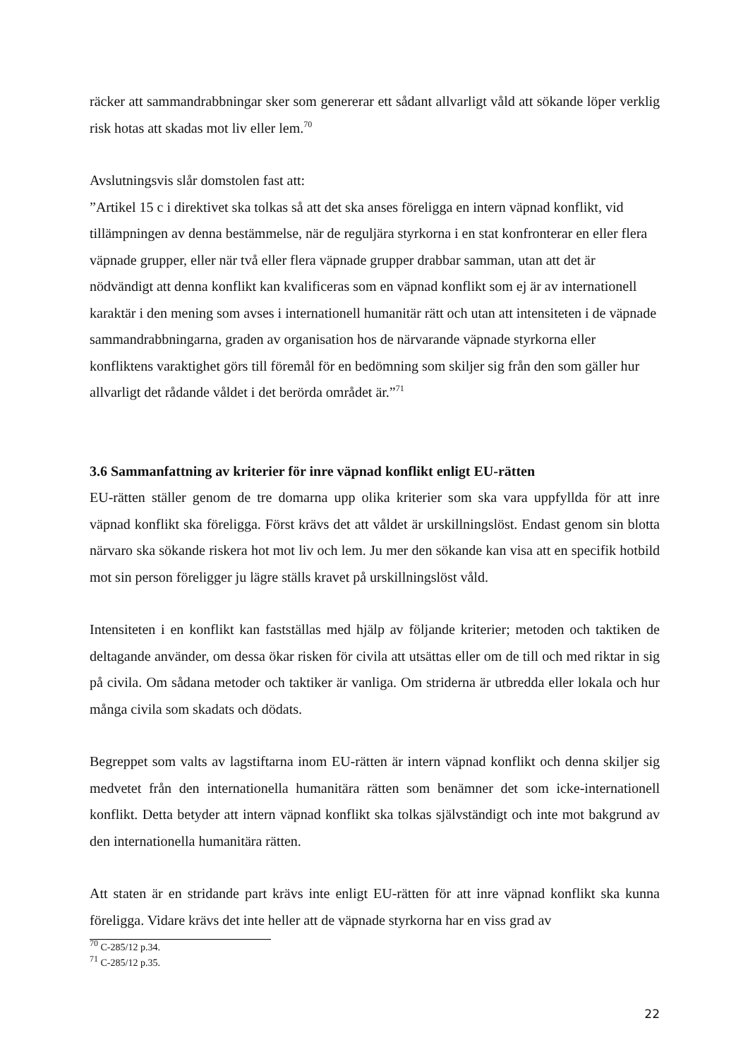räcker att sammandrabbningar sker som genererar ett sådant allvarligt våld att sökande löper verklig risk hotas att skadas mot liv eller lem.<sup>70</sup>
Avslutningsvis slår domstolen fast att:
”Artikel 15 c i direktivet ska tolkas så att det ska anses föreligga en intern väpnad konflikt, vid tillämpningen av denna bestämmelse, när de reguljära styrkorna i en stat konfronterar en eller flera väpnade grupper, eller när två eller flera väpnade grupper drabbar samman, utan att det är nödvändigt att denna konflikt kan kvalificeras som en väpnad konflikt som ej är av internationell karaktär i den mening som avses i internationell humanitär rätt och utan att intensiteten i de väpnade sammandrabbningarna, graden av organisation hos de närvarande väpnade styrkorna eller konfliktens varaktighet görs till föremål för en bedömning som skiljer sig från den som gäller hur allvarligt det rådande våldet i det berörda området är.”<sup>71</sup>
3.6 Sammanfattning av kriterier för inre väpnad konflikt enligt EU-rätten
EU-rätten ställer genom de tre domarna upp olika kriterier som ska vara uppfyllda för att inre väpnad konflikt ska föreligga. Först krävs det att våldet är urskillningslöst. Endast genom sin blotta närvaro ska sökande riskera hot mot liv och lem. Ju mer den sökande kan visa att en specifik hotbild mot sin person föreligger ju lägre ställs kravet på urskillningslöst våld.
Intensiteten i en konflikt kan fastställas med hjälp av följande kriterier; metoden och taktiken de deltagande använder, om dessa ökar risken för civila att utsättas eller om de till och med riktar in sig på civila. Om sådana metoder och taktiker är vanliga. Om striderna är utbredda eller lokala och hur många civila som skadats och dödats.
Begreppet som valts av lagstiftarna inom EU-rätten är intern väpnad konflikt och denna skiljer sig medvetet från den internationella humanitära rätten som benämner det som icke-internationell konflikt. Detta betyder att intern väpnad konflikt ska tolkas självständigt och inte mot bakgrund av den internationella humanitära rätten.
Att staten är en stridande part krävs inte enligt EU-rätten för att inre väpnad konflikt ska kunna föreligga. Vidare krävs det inte heller att de väpnade styrkorna har en viss grad av
<sup>70</sup> C-285/12 p.34.
<sup>71</sup> C-285/12 p.35.
22